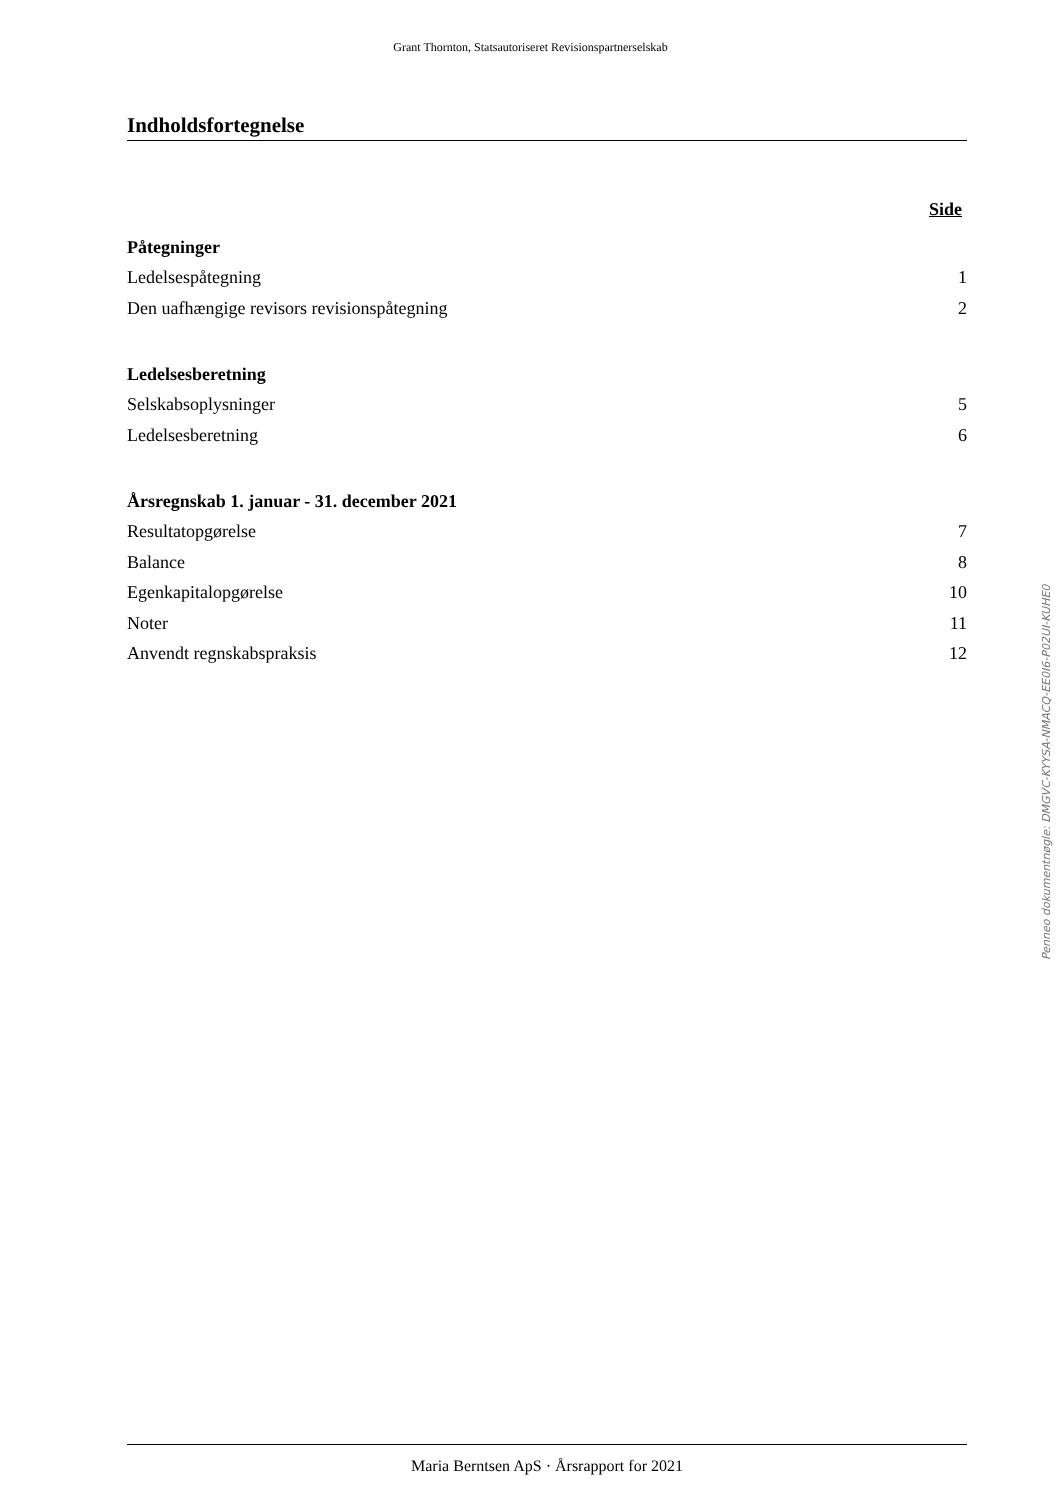Grant Thornton, Statsautoriseret Revisionspartnerselskab
Indholdsfortegnelse
Side
Påtegninger
Ledelsespåtegning 1
Den uafhængige revisors revisionspåtegning 2
Ledelsesberetning
Selskabsoplysninger 5
Ledelsesberetning 6
Årsregnskab 1. januar - 31. december 2021
Resultatopgørelse 7
Balance 8
Egenkapitalopgørelse 10
Noter 11
Anvendt regnskabspraksis 12
Penneo dokumentnøgle: DMGVC-KYYSA-NMACQ-EE0I6-P02UI-KUHE0
Maria Berntsen ApS · Årsrapport for 2021